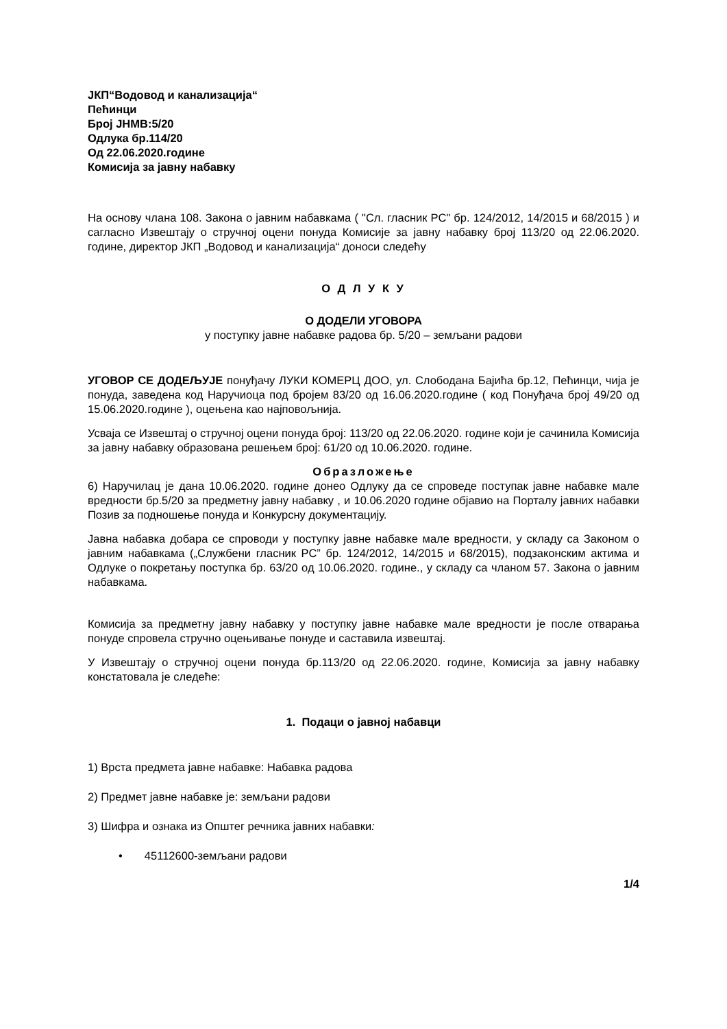ЈКП“Водовод и канализација“
Пећинци
Број ЈНМВ:5/20
Одлука бр.114/20
Од 22.06.2020.године
Комисија за јавну набавку
На основу члана 108. Закона о јавним набавкама ( "Сл. гласник РС" бр. 124/2012, 14/2015 и 68/2015 ) и сагласно Извештају о стручној оцени понуда Комисије за јавну набавку број 113/20 од 22.06.2020. године, директор ЈКП „Водовод и канализација“ доноси следећу
О Д Л У К У
О ДОДЕЛИ УГОВОРА
у поступку јавне набавке радова бр. 5/20 – земљани радови
УГОВОР СЕ ДОДЕЉУЈЕ понуђачу ЛУКИ КОМЕРЦ ДОО, ул. Слободана Бајића бр.12, Пећинци, чија је понуда, заведена код Наручиоца под бројем 83/20 од 16.06.2020.године ( код Понуђача број 49/20 од 15.06.2020.године ), оцењена као најповољнија.
Усваја се Извештај о стручној оцени понуда број: 113/20 од 22.06.2020. године који је сачинила Комисија за јавну набавку образована решењем број: 61/20 од 10.06.2020. године.
Образложење
6) Наручилац је дана 10.06.2020. године донео Одлуку да се спроведе поступак јавне набавке мале вредности бр.5/20 за предметну јавну набавку , и 10.06.2020 године објавио на Порталу јавних набавки Позив за подношење понуда и Конкурсну документацију.
Јавна набавка добара се спроводи у поступку јавне набавке мале вредности, у складу са Законом о јавним набавкама („Службени гласник РС” бр. 124/2012, 14/2015 и 68/2015), подзаконским актима и Одлуке о покретању поступка бр. 63/20 од 10.06.2020. године., у складу са чланом 57. Закона о јавним набавкама.
Комисија за предметну јавну набавку у поступку јавне набавке мале вредности је после отварања понуде спровела стручно оцењивање понуде и саставила извештај.
У Извештају о стручној оцени понуда бр.113/20 од 22.06.2020. године, Комисија за јавну набавку констатовала је следеће:
1. Подаци о јавној набавци
1) Врста предмета јавне набавке: Набавка радова
2) Предмет јавне набавке је: земљани радови
3) Шифра и ознака из Општег речника јавних набавки:
• 45112600-земљани радови
1/4